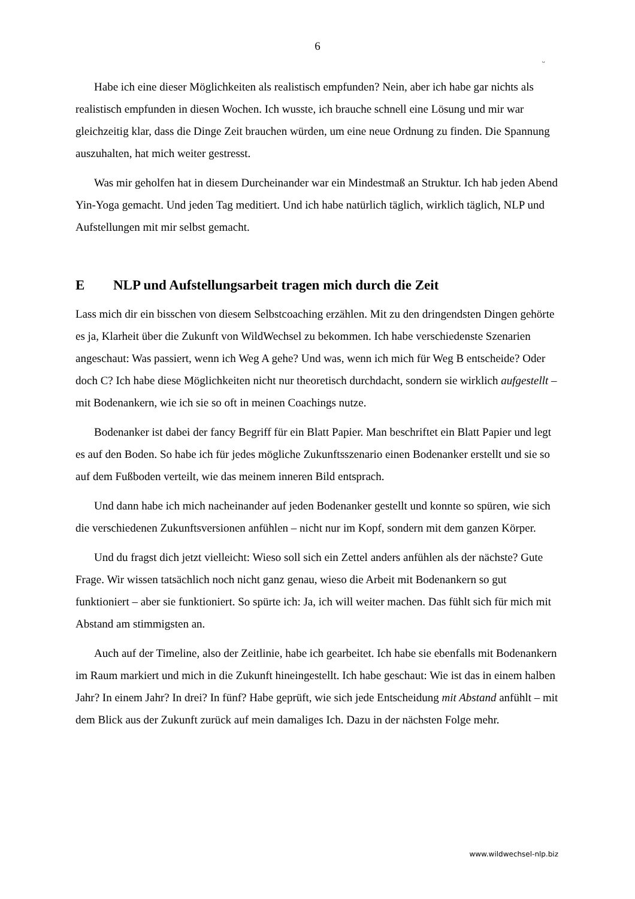6
ᵕ
Habe ich eine dieser Möglichkeiten als realistisch empfunden? Nein, aber ich habe gar nichts als realistisch empfunden in diesen Wochen. Ich wusste, ich brauche schnell eine Lösung und mir war gleichzeitig klar, dass die Dinge Zeit brauchen würden, um eine neue Ordnung zu finden. Die Spannung auszuhalten, hat mich weiter gestresst.
Was mir geholfen hat in diesem Durcheinander war ein Mindestmaß an Struktur. Ich hab jeden Abend Yin-Yoga gemacht. Und jeden Tag meditiert. Und ich habe natürlich täglich, wirklich täglich, NLP und Aufstellungen mit mir selbst gemacht.
E NLP und Aufstellungsarbeit tragen mich durch die Zeit
Lass mich dir ein bisschen von diesem Selbstcoaching erzählen. Mit zu den dringendsten Dingen gehörte es ja, Klarheit über die Zukunft von WildWechsel zu bekommen. Ich habe verschiedenste Szenarien angeschaut: Was passiert, wenn ich Weg A gehe? Und was, wenn ich mich für Weg B entscheide? Oder doch C? Ich habe diese Möglichkeiten nicht nur theoretisch durchdacht, sondern sie wirklich aufgestellt – mit Bodenankern, wie ich sie so oft in meinen Coachings nutze.
Bodenanker ist dabei der fancy Begriff für ein Blatt Papier. Man beschriftet ein Blatt Papier und legt es auf den Boden. So habe ich für jedes mögliche Zukunftsszenario einen Bodenanker erstellt und sie so auf dem Fußboden verteilt, wie das meinem inneren Bild entsprach.
Und dann habe ich mich nacheinander auf jeden Bodenanker gestellt und konnte so spüren, wie sich die verschiedenen Zukunftsversionen anfühlen – nicht nur im Kopf, sondern mit dem ganzen Körper.
Und du fragst dich jetzt vielleicht: Wieso soll sich ein Zettel anders anfühlen als der nächste? Gute Frage. Wir wissen tatsächlich noch nicht ganz genau, wieso die Arbeit mit Bodenankern so gut funktioniert – aber sie funktioniert. So spürte ich: Ja, ich will weiter machen. Das fühlt sich für mich mit Abstand am stimmigsten an.
Auch auf der Timeline, also der Zeitlinie, habe ich gearbeitet. Ich habe sie ebenfalls mit Bodenankern im Raum markiert und mich in die Zukunft hineingestellt. Ich habe geschaut: Wie ist das in einem halben Jahr? In einem Jahr? In drei? In fünf? Habe geprüft, wie sich jede Entscheidung mit Abstand anfühlt – mit dem Blick aus der Zukunft zurück auf mein damaliges Ich. Dazu in der nächsten Folge mehr.
www.wildwechsel-nlp.biz